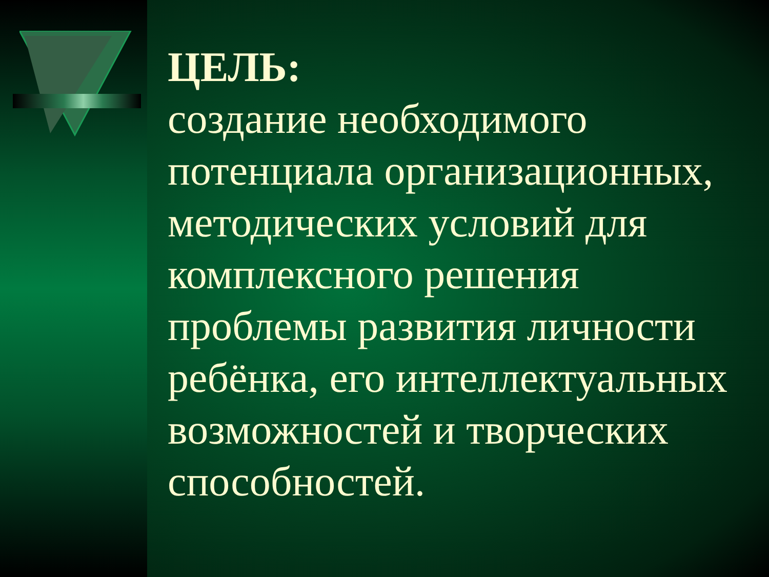ЦЕЛЬ:
создание необходимого потенциала организационных, методических условий для комплексного решения проблемы развития личности ребёнка, его интеллектуальных возможностей и творческих способностей.